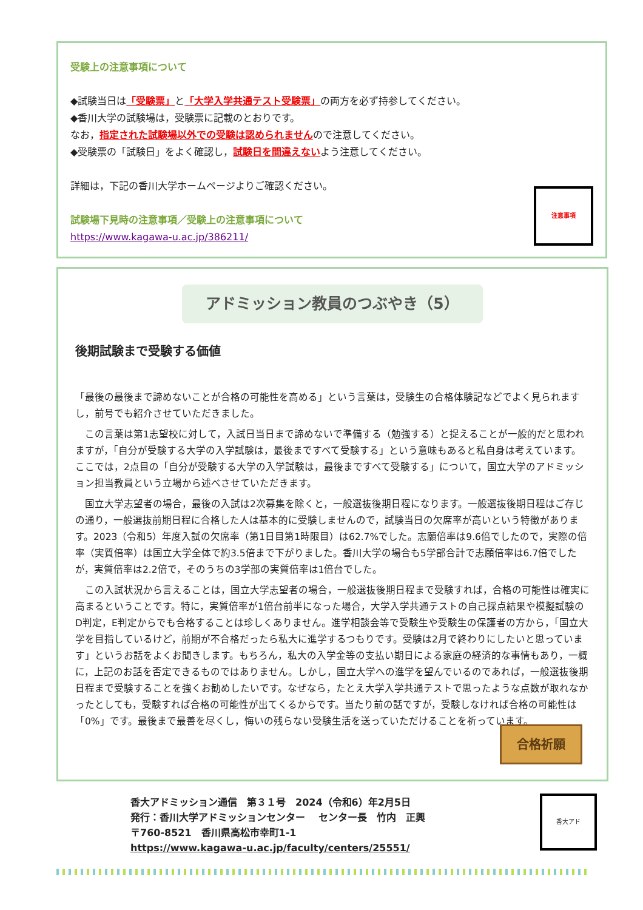受験上の注意事項について
◆試験当日は「受験票」と「大学入学共通テスト受験票」の両方を必ず持参してください。
◆香川大学の試験場は，受験票に記載のとおりです。
なお，指定された試験場以外での受験は認められませんので注意してください。
◆受験票の「試験日」をよく確認し，試験日を間違えないよう注意してください。
詳細は，下記の香川大学ホームページよりご確認ください。
試験場下見時の注意事項／受験上の注意事項について
https://www.kagawa-u.ac.jp/386211/
注意事項
アドミッション教員のつぶやき（5）
後期試験まで受験する価値
「最後の最後まで諦めないことが合格の可能性を高める」という言葉は，受験生の合格体験記などでよく見られますし，前号でも紹介させていただきました。
　この言葉は第1志望校に対して，入試日当日まで諦めないで準備する（勉強する）と捉えることが一般的だと思われますが，「自分が受験する大学の入学試験は，最後まですべて受験する」という意味もあると私自身は考えています。ここでは，2点目の「自分が受験する大学の入学試験は，最後まですべて受験する」について，国立大学のアドミッション担当教員という立場から述べさせていただきます。
　国立大学志望者の場合，最後の入試は2次募集を除くと，一般選抜後期日程になります。一般選抜後期日程はご存じの通り，一般選抜前期日程に合格した人は基本的に受験しませんので，試験当日の欠席率が高いという特徴があります。2023（令和5）年度入試の欠席率（第1日目第1時限目）は62.7%でした。志願倍率は9.6倍でしたので，実際の倍率（実質倍率）は国立大学全体で約3.5倍まで下がりました。香川大学の場合も5学部合計で志願倍率は6.7倍でしたが，実質倍率は2.2倍で，そのうちの3学部の実質倍率は1倍台でした。
　この入試状況から言えることは，国立大学志望者の場合，一般選抜後期日程まで受験すれば，合格の可能性は確実に高まるということです。特に，実質倍率が1倍台前半になった場合，大学入学共通テストの自己採点結果や模擬試験のD判定，E判定からでも合格することは珍しくありません。進学相談会等で受験生や受験生の保護者の方から，「国立大学を目指しているけど，前期が不合格だったら私大に進学するつもりです。受験は2月で終わりにしたいと思っています」というお話をよくお聞きします。もちろん，私大の入学金等の支払い期日による家庭の経済的な事情もあり，一概に，上記のお話を否定できるものではありません。しかし，国立大学への進学を望んでいるのであれば，一般選抜後期日程まで受験することを強くお勧めしたいです。なぜなら，たとえ大学入学共通テストで思ったような点数が取れなかったとしても，受験すれば合格の可能性が出てくるからです。当たり前の話ですが，受験しなければ合格の可能性は「0%」です。最後まで最善を尽くし，悔いの残らない受験生活を送っていただけることを祈っています。
合格祈願
香大アドミッション通信　第３１号　2024（令和6）年2月5日
発行：香川大学アドミッションセンター　 センター長　竹内　正興
〒760-8521　香川県高松市幸町1-1
https://www.kagawa-u.ac.jp/faculty/centers/25551/
香大アド